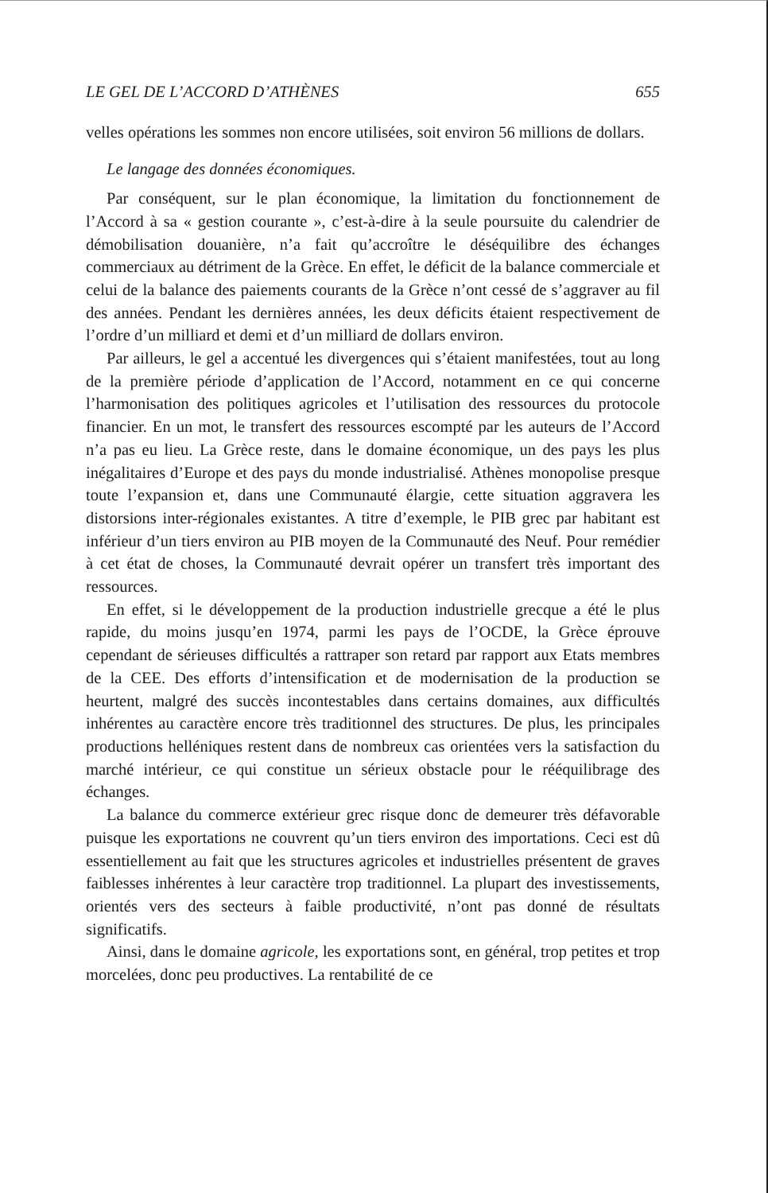LE GEL DE L’ACCORD D’ATHÈNES 655
velles opérations les sommes non encore utilisées, soit environ 56 millions de dollars.
Le langage des données économiques.
Par conséquent, sur le plan économique, la limitation du fonctionnement de l’Accord à sa « gestion courante », c’est-à-dire à la seule poursuite du calendrier de démobilisation douanière, n’a fait qu’accroître le déséquilibre des échanges commerciaux au détriment de la Grèce. En effet, le déficit de la balance commerciale et celui de la balance des paiements courants de la Grèce n’ont cessé de s’aggraver au fil des années. Pendant les dernières années, les deux déficits étaient respectivement de l’ordre d’un milliard et demi et d’un milliard de dollars environ.
Par ailleurs, le gel a accentué les divergences qui s’étaient manifestées, tout au long de la première période d’application de l’Accord, notamment en ce qui concerne l’harmonisation des politiques agricoles et l’utilisation des ressources du protocole financier. En un mot, le transfert des ressources escompté par les auteurs de l’Accord n’a pas eu lieu. La Grèce reste, dans le domaine économique, un des pays les plus inégalitaires d’Europe et des pays du monde industrialisé. Athènes monopolise presque toute l’expansion et, dans une Communauté élargie, cette situation aggravera les distorsions inter-régionales existantes. A titre d’exemple, le PIB grec par habitant est inférieur d’un tiers environ au PIB moyen de la Communauté des Neuf. Pour remédier à cet état de choses, la Communauté devrait opérer un transfert très important des ressources.
En effet, si le développement de la production industrielle grecque a été le plus rapide, du moins jusqu’en 1974, parmi les pays de l’OCDE, la Grèce éprouve cependant de sérieuses difficultés a rattraper son retard par rapport aux Etats membres de la CEE. Des efforts d’intensification et de modernisation de la production se heurtent, malgré des succès incontestables dans certains domaines, aux difficultés inhérentes au caractère encore très traditionnel des structures. De plus, les principales productions helléniques restent dans de nombreux cas orientées vers la satisfaction du marché intérieur, ce qui constitue un sérieux obstacle pour le rééquilibrage des échanges.
La balance du commerce extérieur grec risque donc de demeurer très défavorable puisque les exportations ne couvrent qu’un tiers environ des importations. Ceci est dû essentiellement au fait que les structures agricoles et industrielles présentent de graves faiblesses inhérentes à leur caractère trop traditionnel. La plupart des investissements, orientés vers des secteurs à faible productivité, n’ont pas donné de résultats significatifs.
Ainsi, dans le domaine agricole, les exportations sont, en général, trop petites et trop morcelées, donc peu productives. La rentabilité de ce